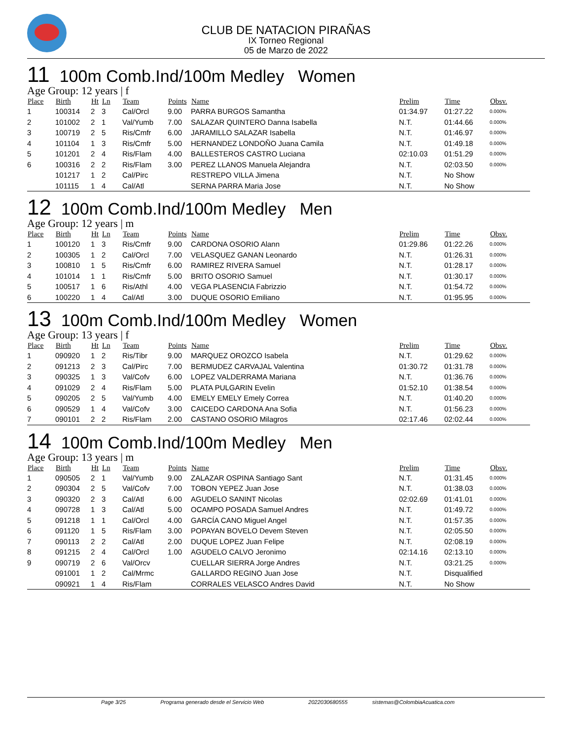CLUB DE NATACION PIRAÑAS
IX Torneo Regional
05 de Marzo de 2022
11 100m Comb.Ind/100m Medley Women
Age Group: 12 years | f
| Place | Birth | Ht | Ln | Team | Points | Name | Prelim | Time | Obsv. |
| --- | --- | --- | --- | --- | --- | --- | --- | --- | --- |
| 1 | 100314 | 2 | 3 | Cal/Orcl | 9.00 | PARRA BURGOS Samantha | 01:34.97 | 01:27.22 | 0.000% |
| 2 | 101002 | 2 | 1 | Val/Yumb | 7.00 | SALAZAR QUINTERO Danna Isabella | N.T. | 01:44.66 | 0.000% |
| 3 | 100719 | 2 | 5 | Ris/Cmfr | 6.00 | JARAMILLO SALAZAR Isabella | N.T. | 01:46.97 | 0.000% |
| 4 | 101104 | 1 | 3 | Ris/Cmfr | 5.00 | HERNANDEZ LONDOÑO Juana Camila | N.T. | 01:49.18 | 0.000% |
| 5 | 101201 | 2 | 4 | Ris/Flam | 4.00 | BALLESTEROS CASTRO Luciana | 02:10.03 | 01:51.29 | 0.000% |
| 6 | 100316 | 2 | 2 | Ris/Flam | 3.00 | PEREZ LLANOS Manuela Alejandra | N.T. | 02:03.50 | 0.000% |
| | 101217 | 1 | 2 | Cal/Pirc | | RESTREPO VILLA Jimena | N.T. | No Show | |
| | 101115 | 1 | 4 | Cal/Atl | | SERNA PARRA Maria Jose | N.T. | No Show | |
12 100m Comb.Ind/100m Medley Men
Age Group: 12 years | m
| Place | Birth | Ht | Ln | Team | Points | Name | Prelim | Time | Obsv. |
| --- | --- | --- | --- | --- | --- | --- | --- | --- | --- |
| 1 | 100120 | 1 | 3 | Ris/Cmfr | 9.00 | CARDONA OSORIO Alann | 01:29.86 | 01:22.26 | 0.000% |
| 2 | 100305 | 1 | 2 | Cal/Orcl | 7.00 | VELASQUEZ GANAN Leonardo | N.T. | 01:26.31 | 0.000% |
| 3 | 100810 | 1 | 5 | Ris/Cmfr | 6.00 | RAMIREZ RIVERA Samuel | N.T. | 01:28.17 | 0.000% |
| 4 | 101014 | 1 | 1 | Ris/Cmfr | 5.00 | BRITO OSORIO Samuel | N.T. | 01:30.17 | 0.000% |
| 5 | 100517 | 1 | 6 | Ris/Athl | 4.00 | VEGA PLASENCIA Fabrizzio | N.T. | 01:54.72 | 0.000% |
| 6 | 100220 | 1 | 4 | Cal/Atl | 3.00 | DUQUE OSORIO Emiliano | N.T. | 01:95.95 | 0.000% |
13 100m Comb.Ind/100m Medley Women
Age Group: 13 years | f
| Place | Birth | Ht | Ln | Team | Points | Name | Prelim | Time | Obsv. |
| --- | --- | --- | --- | --- | --- | --- | --- | --- | --- |
| 1 | 090920 | 1 | 2 | Ris/Tibr | 9.00 | MARQUEZ OROZCO Isabela | N.T. | 01:29.62 | 0.000% |
| 2 | 091213 | 2 | 3 | Cal/Pirc | 7.00 | BERMUDEZ CARVAJAL Valentina | 01:30.72 | 01:31.78 | 0.000% |
| 3 | 090325 | 1 | 3 | Val/Cofv | 6.00 | LOPEZ VALDERRAMA Mariana | N.T. | 01:36.76 | 0.000% |
| 4 | 091029 | 2 | 4 | Ris/Flam | 5.00 | PLATA PULGARIN Evelin | 01:52.10 | 01:38.54 | 0.000% |
| 5 | 090205 | 2 | 5 | Val/Yumb | 4.00 | EMELY EMELY Emely Correa | N.T. | 01:40.20 | 0.000% |
| 6 | 090529 | 1 | 4 | Val/Cofv | 3.00 | CAICEDO CARDONA Ana Sofia | N.T. | 01:56.23 | 0.000% |
| 7 | 090101 | 2 | 2 | Ris/Flam | 2.00 | CASTANO OSORIO Milagros | 02:17.46 | 02:02.44 | 0.000% |
14 100m Comb.Ind/100m Medley Men
Age Group: 13 years | m
| Place | Birth | Ht | Ln | Team | Points | Name | Prelim | Time | Obsv. |
| --- | --- | --- | --- | --- | --- | --- | --- | --- | --- |
| 1 | 090505 | 2 | 1 | Val/Yumb | 9.00 | ZALAZAR OSPINA Santiago Sant | N.T. | 01:31.45 | 0.000% |
| 2 | 090304 | 2 | 5 | Val/Cofv | 7.00 | TOBON YEPEZ Juan Jose | N.T. | 01:38.03 | 0.000% |
| 3 | 090320 | 2 | 3 | Cal/Atl | 6.00 | AGUDELO SANINT Nicolas | 02:02.69 | 01:41.01 | 0.000% |
| 4 | 090728 | 1 | 3 | Cal/Atl | 5.00 | OCAMPO POSADA Samuel Andres | N.T. | 01:49.72 | 0.000% |
| 5 | 091218 | 1 | 1 | Cal/Orcl | 4.00 | GARCÍA CANO Miguel Angel | N.T. | 01:57.35 | 0.000% |
| 6 | 091120 | 1 | 5 | Ris/Flam | 3.00 | POPAYAN BOVELO Devem Steven | N.T. | 02:05.50 | 0.000% |
| 7 | 090113 | 2 | 2 | Cal/Atl | 2.00 | DUQUE LOPEZ Juan Felipe | N.T. | 02:08.19 | 0.000% |
| 8 | 091215 | 2 | 4 | Cal/Orcl | 1.00 | AGUDELO CALVO Jeronimo | 02:14.16 | 02:13.10 | 0.000% |
| 9 | 090719 | 2 | 6 | Val/Orcv | | CUELLAR SIERRA Jorge Andres | N.T. | 03:21.25 | 0.000% |
| | 091001 | 1 | 2 | Cal/Mrmc | | GALLARDO REGINO Juan Jose | N.T. | Disqualified | |
| | 090921 | 1 | 4 | Ris/Flam | | CORRALES VELASCO Andres David | N.T. | No Show | |
Page 3/25 Programa generado desde el Servicio Web 2022030680555 sistemas@ColombiaAcuatica.com